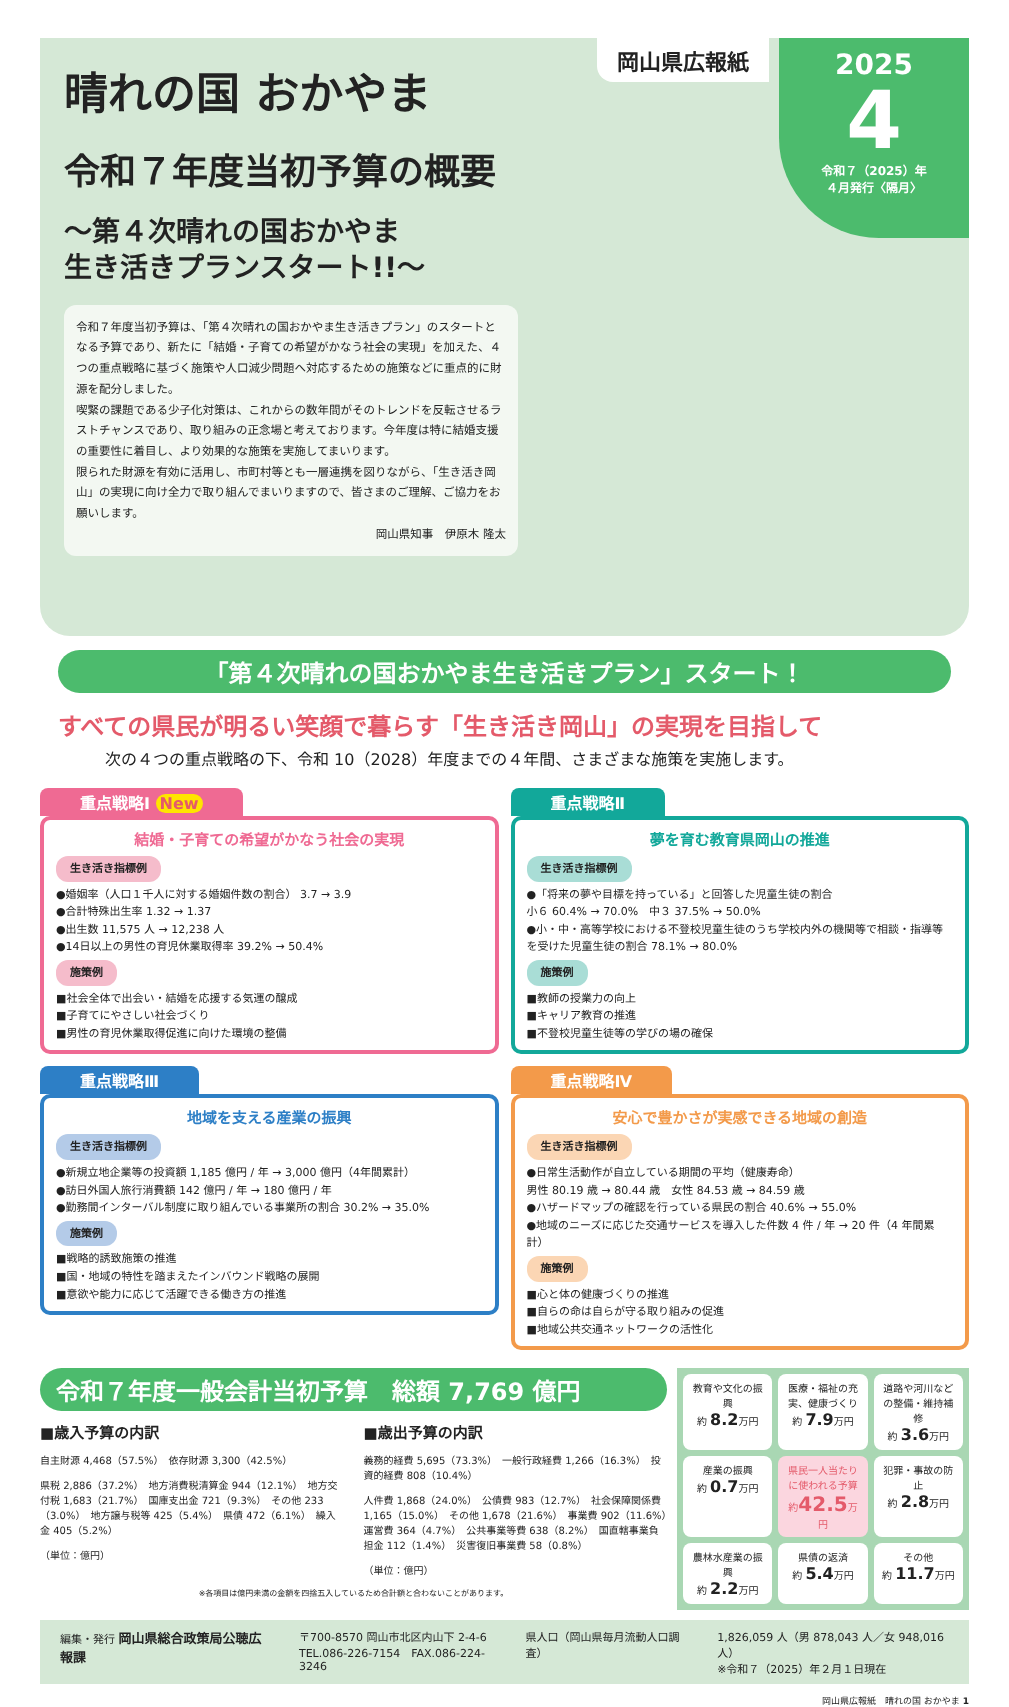岡山県広報紙
2025
4
令和７（2025）年
４月発行〈隔月〉
晴れの国 おかやま
令和７年度当初予算の概要
～第４次晴れの国おかやま
生き活きプランスタート!!～
令和７年度当初予算は、「第４次晴れの国おかやま生き活きプラン」のスタートとなる予算であり、新たに「結婚・子育ての希望がかなう社会の実現」を加えた、４つの重点戦略に基づく施策や人口減少問題へ対応するための施策などに重点的に財源を配分しました。
喫緊の課題である少子化対策は、これからの数年間がそのトレンドを反転させるラストチャンスであり、取り組みの正念場と考えております。今年度は特に結婚支援の重要性に着目し、より効果的な施策を実施してまいります。
限られた財源を有効に活用し、市町村等とも一層連携を図りながら、「生き活き岡山」の実現に向け全力で取り組んでまいりますので、皆さまのご理解、ご協力をお願いします。
岡山県知事　伊原木 隆太
「第４次晴れの国おかやま生き活きプラン」スタート！
すべての県民が明るい笑顔で暮らす「生き活き岡山」の実現を目指して
次の４つの重点戦略の下、令和 10（2028）年度までの４年間、さまざまな施策を実施します。
重点戦略Ⅰ New
結婚・子育ての希望がかなう社会の実現
生き活き指標例
●婚姻率（人口１千人に対する婚姻件数の割合） 3.7 → 3.9
●合計特殊出生率 1.32 → 1.37
●出生数 11,575 人 → 12,238 人
●14日以上の男性の育児休業取得率 39.2% → 50.4%
施策例
■社会全体で出会い・結婚を応援する気運の醸成
■子育てにやさしい社会づくり
■男性の育児休業取得促進に向けた環境の整備
重点戦略Ⅱ
夢を育む教育県岡山の推進
生き活き指標例
●「将来の夢や目標を持っている」と回答した児童生徒の割合
小６ 60.4% → 70.0%　中３ 37.5% → 50.0%
●小・中・高等学校における不登校児童生徒のうち学校内外の機関等で相談・指導等を受けた児童生徒の割合 78.1% → 80.0%
施策例
■教師の授業力の向上
■キャリア教育の推進
■不登校児童生徒等の学びの場の確保
重点戦略Ⅲ
地域を支える産業の振興
生き活き指標例
●新規立地企業等の投資額 1,185 億円 / 年 → 3,000 億円（4年間累計）
●訪日外国人旅行消費額 142 億円 / 年 → 180 億円 / 年
●勤務間インターバル制度に取り組んでいる事業所の割合 30.2% → 35.0%
施策例
■戦略的誘致施策の推進
■国・地域の特性を踏まえたインバウンド戦略の展開
■意欲や能力に応じて活躍できる働き方の推進
重点戦略Ⅳ
安心で豊かさが実感できる地域の創造
生き活き指標例
●日常生活動作が自立している期間の平均（健康寿命）
男性 80.19 歳 → 80.44 歳　女性 84.53 歳 → 84.59 歳
●ハザードマップの確認を行っている県民の割合 40.6% → 55.0%
●地域のニーズに応じた交通サービスを導入した件数 4 件 / 年 → 20 件（4 年間累計）
施策例
■心と体の健康づくりの推進
■自らの命は自らが守る取り組みの促進
■地域公共交通ネットワークの活性化
令和７年度一般会計当初予算　総額 7,769 億円
■歳入予算の内訳
自主財源 4,468（57.5%）　依存財源 3,300（42.5%）
県税 2,886（37.2%）　地方消費税清算金 944（12.1%）　地方交付税 1,683（21.7%）　国庫支出金 721（9.3%）　その他 233（3.0%）　地方譲与税等 425（5.4%）　県債 472（6.1%）　繰入金 405（5.2%）
（単位：億円）
■歳出予算の内訳
義務的経費 5,695（73.3%）　一般行政経費 1,266（16.3%）　投資的経費 808（10.4%）
人件費 1,868（24.0%）　公債費 983（12.7%）　社会保障関係費 1,165（15.0%）　その他 1,678（21.6%）　事業費 902（11.6%）　運営費 364（4.7%）　公共事業等費 638（8.2%）　国直轄事業負担金 112（1.4%）　災害復旧事業費 58（0.8%）
（単位：億円）
※各項目は億円未満の金額を四捨五入しているため合計額と合わないことがあります。
教育や文化の振興
約 8.2万円
医療・福祉の充実、健康づくり
約 7.9万円
道路や河川などの整備・維持補修
約 3.6万円
産業の振興
約 0.7万円
県民一人当たりに使われる予算
約42.5万円
犯罪・事故の防止
約 2.8万円
農林水産業の振興
約 2.2万円
県債の返済
約 5.4万円
その他
約 11.7万円
編集・発行 岡山県総合政策局公聴広報課
〒700-8570 岡山市北区内山下 2-4-6
TEL.086-226-7154　FAX.086-224-3246
県人口（岡山県毎月流動人口調査） 1,826,059 人（男 878,043 人／女 948,016 人）
※令和７（2025）年２月１日現在
岡山県広報紙　晴れの国 おかやま 1